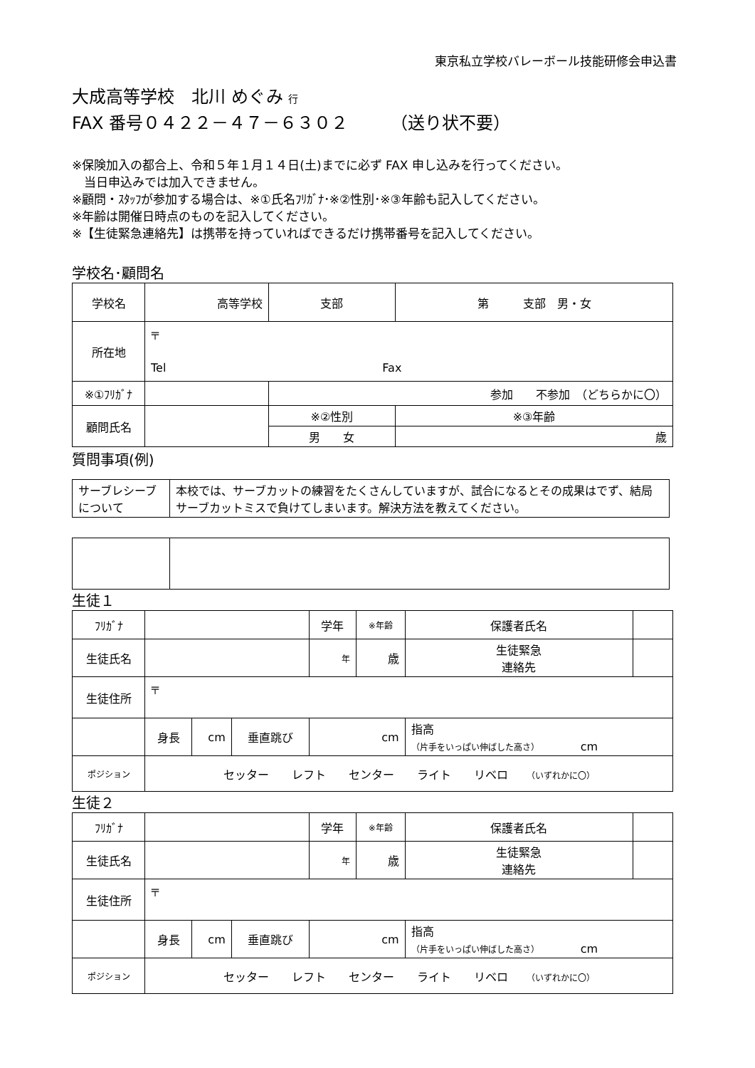東京私立学校バレーボール技能研修会申込書
大成高等学校　北川 めぐみ 行
FAX 番号０４２２－４７－６３０２　　　（送り状不要）
※保険加入の都合上、令和５年１月１４日(土)までに必ず FAX 申し込みを行ってください。
　当日申込みでは加入できません。
※顧問・ｽﾀｯﾌが参加する場合は、※①氏名ﾌﾘｶﾞﾅ･※②性別･※③年齢も記入してください。
※年齢は開催日時点のものを記入してください。
※【生徒緊急連絡先】は携帯を持っていればできるだけ携帯番号を記入してください。
学校名･顧問名
| 学校名 | 高等学校 | 支部 | 第 支部 男・女 | |
| 所在地 | 〒 Tel Fax | | | |
| ※①ﾌﾘｶﾞﾅ | | 参加 不参加 （どちらかに〇） | | |
| 顧問氏名 | | ※②性別 | | ※③年齢 |
| | | 男 女 | | 歳 |
質問事項(例)
| サーブレシーブについて | 本校では、サーブカットの練習をたくさんしていますが、試合になるとその成果はでず、結局サーブカットミスで負けてしまいます。解決方法を教えてください。 |
生徒１
| ﾌﾘｶﾞﾅ | | | | 学年 | ※年齢 | 保護者氏名 | |
| 生徒氏名 | | | | 年 | 歳 | 生徒緊急 連絡先 | |
| 生徒住所 | 〒 | | | | | | |
| | 身長 | cm | 垂直跳び | cm | | 指高 （片手をいっぱい伸ばした高さ） cm | |
| ポジション | セッター レフト センター ライト リベロ （いずれかに〇） | | | | | | |
生徒２
| ﾌﾘｶﾞﾅ | | | | 学年 | ※年齢 | 保護者氏名 | |
| 生徒氏名 | | | | 年 | 歳 | 生徒緊急 連絡先 | |
| 生徒住所 | 〒 | | | | | | |
| | 身長 | cm | 垂直跳び | cm | | 指高 （片手をいっぱい伸ばした高さ） cm | |
| ポジション | セッター レフト センター ライト リベロ （いずれかに〇） | | | | | | |